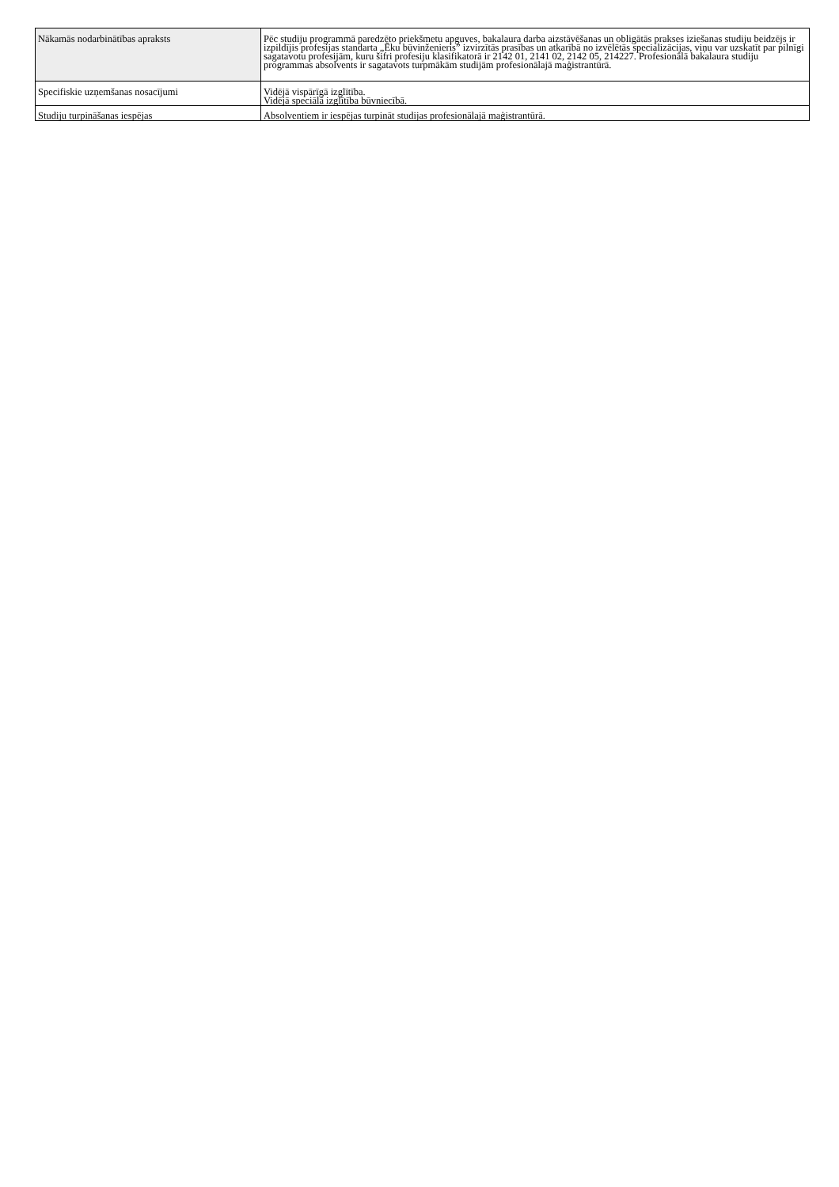| Nākamās nodarbinātības apraksts | Pēc studiju programmā paredzēto priekšmetu apguves, bakalaura darba aizstāvēšanas un obligātās prakses iziešanas studiju beidzējs ir izpildījis profesijas standarta „Ēku būvinženieris” izvirzītās prasības un atkarībā no izvēlētās specializācijas, viņu var uzskatīt par pilnīgi sagatavotu profesijām, kuru šifri profesiju klasifikatorā ir 2142 01, 2141 02, 2142 05, 214227. Profesionālā bakalaura studiju programmas absolvents ir sagatavots turpmākām studijām profesionālajā maģistrantūrā. |
| Specifiskie uzņemšanas nosacījumi | Vidējā vispārīgā izglītība. Vidējā speciālā izglītība būvniecībā. |
| Studiju turpināšanas iespējas | Absolventiem ir iespējas turpināt studijas profesionālajā maģistrantūrā. |